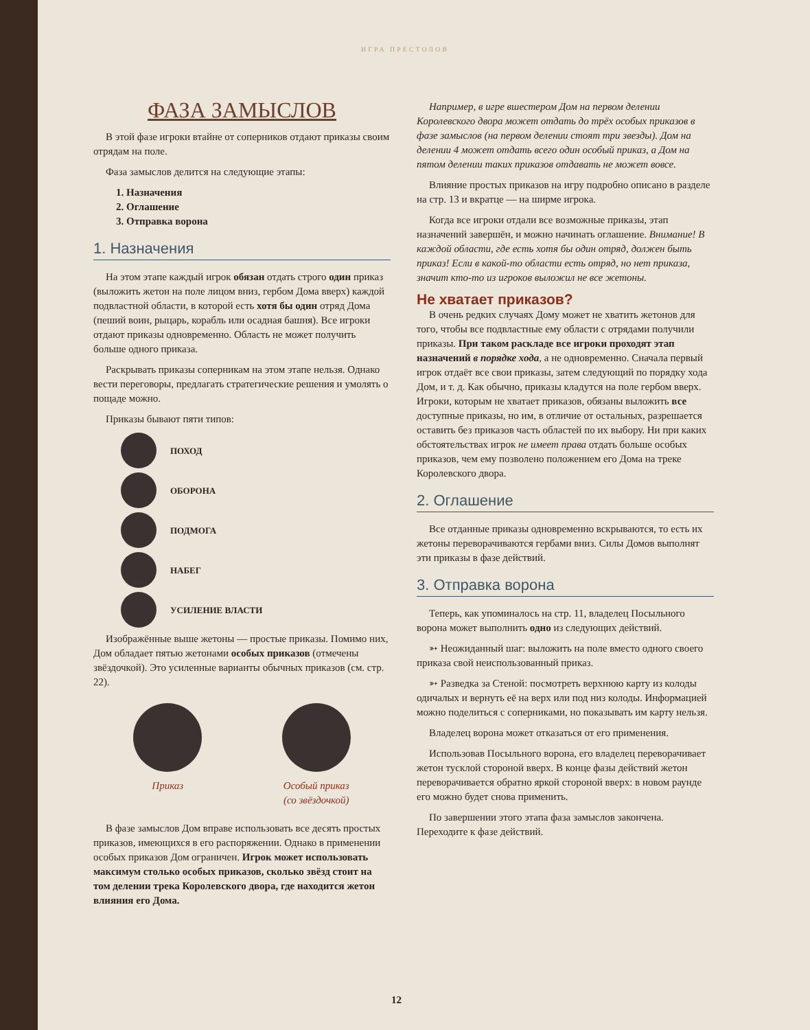ИГРА ПРЕСТОЛОВ
ФАЗА ЗАМЫСЛОВ
В этой фазе игроки втайне от соперников отдают приказы своим отрядам на поле.
Фаза замыслов делится на следующие этапы:
1. Назначения
2. Оглашение
3. Отправка ворона
1. Назначения
На этом этапе каждый игрок обязан отдать строго один приказ (выложить жетон на поле лицом вниз, гербом Дома вверх) каждой подвластной области, в которой есть хотя бы один отряд Дома (пеший воин, рыцарь, корабль или осадная башня). Все игроки отдают приказы одновременно. Область не может получить больше одного приказа.
Раскрывать приказы соперникам на этом этапе нельзя. Однако вести переговоры, предлагать стратегические решения и умолять о пощаде можно.
Приказы бывают пяти типов:
ПОХОД
ОБОРОНА
ПОДМОГА
НАБЕГ
УСИЛЕНИЕ ВЛАСТИ
Изображённые выше жетоны — простые приказы. Помимо них, Дом обладает пятью жетонами особых приказов (отмечены звёздочкой). Это усиленные варианты обычных приказов (см. стр. 22).
Приказ Особый приказ
(со звёздочкой)
В фазе замыслов Дом вправе использовать все десять простых приказов, имеющихся в его распоряжении. Однако в применении особых приказов Дом ограничен. Игрок может использовать максимум столько особых приказов, сколько звёзд стоит на том делении трека Королевского двора, где находится жетон влияния его Дома.
Например, в игре вшестером Дом на первом делении Королевского двора может отдать до трёх особых приказов в фазе замыслов (на первом делении стоят три звезды). Дом на делении 4 может отдать всего один особый приказ, а Дом на пятом делении таких приказов отдавать не может вовсе.
Влияние простых приказов на игру подробно описано в разделе на стр. 13 и вкратце — на ширме игрока.
Когда все игроки отдали все возможные приказы, этап назначений завершён, и можно начинать оглашение. Внимание! В каждой области, где есть хотя бы один отряд, должен быть приказ! Если в какой-то области есть отряд, но нет приказа, значит кто-то из игроков выложил не все жетоны.
Не хватает приказов?
В очень редких случаях Дому может не хватить жетонов для того, чтобы все подвластные ему области с отрядами получили приказы. При таком раскладе все игроки проходят этап назначений в порядке хода, а не одновременно. Сначала первый игрок отдаёт все свои приказы, затем следующий по порядку хода Дом, и т. д. Как обычно, приказы кладутся на поле гербом вверх. Игроки, которым не хватает приказов, обязаны выложить все доступные приказы, но им, в отличие от остальных, разрешается оставить без приказов часть областей по их выбору. Ни при каких обстоятельствах игрок не имеет права отдать больше особых приказов, чем ему позволено положением его Дома на треке Королевского двора.
2. Оглашение
Все отданные приказы одновременно вскрываются, то есть их жетоны переворачиваются гербами вниз. Силы Домов выполнят эти приказы в фазе действий.
3. Отправка ворона
Теперь, как упоминалось на стр. 11, владелец Посыльного ворона может выполнить одно из следующих действий.
➳ Неожиданный шаг: выложить на поле вместо одного своего приказа свой неиспользованный приказ.
➳ Разведка за Стеной: посмотреть верхнюю карту из колоды одичалых и вернуть её на верх или под низ колоды. Информацией можно поделиться с соперниками, но показывать им карту нельзя.
Владелец ворона может отказаться от его применения.
Использовав Посыльного ворона, его владелец переворачивает жетон тусклой стороной вверх. В конце фазы действий жетон переворачивается обратно яркой стороной вверх: в новом раунде его можно будет снова применить.
По завершении этого этапа фаза замыслов закончена. Переходите к фазе действий.
12